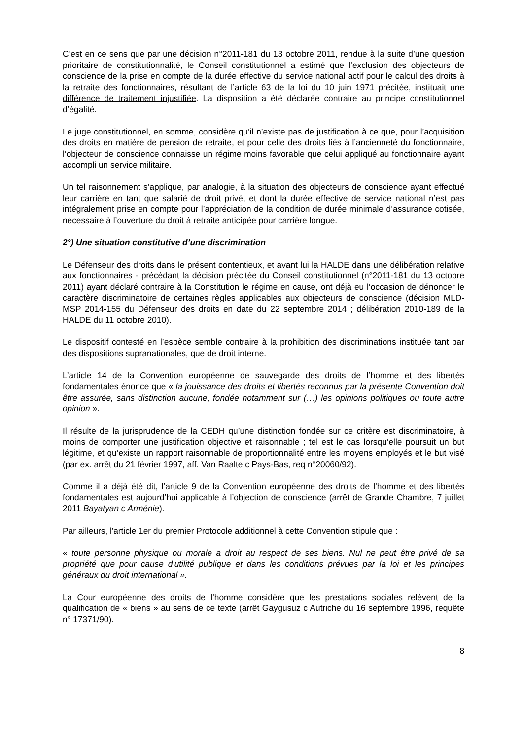C’est en ce sens que par une décision n°2011-181 du 13 octobre 2011, rendue à la suite d’une question prioritaire de constitutionnalité, le Conseil constitutionnel a estimé que l’exclusion des objecteurs de conscience de la prise en compte de la durée effective du service national actif pour le calcul des droits à la retraite des fonctionnaires, résultant de l’article 63 de la loi du 10 juin 1971 précitée, instituait une différence de traitement injustifiée. La disposition a été déclarée contraire au principe constitutionnel d’égalité.
Le juge constitutionnel, en somme, considère qu’il n’existe pas de justification à ce que, pour l’acquisition des droits en matière de pension de retraite, et pour celle des droits liés à l’ancienneté du fonctionnaire, l’objecteur de conscience connaisse un régime moins favorable que celui appliqué au fonctionnaire ayant accompli un service militaire.
Un tel raisonnement s’applique, par analogie, à la situation des objecteurs de conscience ayant effectué leur carrière en tant que salarié de droit privé, et dont la durée effective de service national n’est pas intégralement prise en compte pour l’appréciation de la condition de durée minimale d’assurance cotisée, nécessaire à l’ouverture du droit à retraite anticipée pour carrière longue.
2°) Une situation constitutive d’une discrimination
Le Défenseur des droits dans le présent contentieux, et avant lui la HALDE dans une délibération relative aux fonctionnaires - précédant la décision précitée du Conseil constitutionnel (n°2011-181 du 13 octobre 2011) ayant déclaré contraire à la Constitution le régime en cause, ont déjà eu l’occasion de dénoncer le caractère discriminatoire de certaines règles applicables aux objecteurs de conscience (décision MLD-MSP 2014-155 du Défenseur des droits en date du 22 septembre 2014 ; délibération 2010-189 de la HALDE du 11 octobre 2010).
Le dispositif contesté en l’espèce semble contraire à la prohibition des discriminations instituée tant par des dispositions supranationales, que de droit interne.
L’article 14 de la Convention européenne de sauvegarde des droits de l’homme et des libertés fondamentales énonce que « la jouissance des droits et libertés reconnus par la présente Convention doit être assurée, sans distinction aucune, fondée notamment sur (…) les opinions politiques ou toute autre opinion ».
Il résulte de la jurisprudence de la CEDH qu’une distinction fondée sur ce critère est discriminatoire, à moins de comporter une justification objective et raisonnable ; tel est le cas lorsqu’elle poursuit un but légitime, et qu’existe un rapport raisonnable de proportionnalité entre les moyens employés et le but visé (par ex. arrêt du 21 février 1997, aff. Van Raalte c Pays-Bas, req n°20060/92).
Comme il a déjà été dit, l’article 9 de la Convention européenne des droits de l’homme et des libertés fondamentales est aujourd’hui applicable à l’objection de conscience (arrêt de Grande Chambre, 7 juillet 2011 Bayatyan c Arménie).
Par ailleurs, l'article 1er du premier Protocole additionnel à cette Convention stipule que :
« toute personne physique ou morale a droit au respect de ses biens. Nul ne peut être privé de sa propriété que pour cause d'utilité publique et dans les conditions prévues par la loi et les principes généraux du droit international ».
La Cour européenne des droits de l’homme considère que les prestations sociales relèvent de la qualification de « biens » au sens de ce texte (arrêt Gaygusuz c Autriche du 16 septembre 1996, requête n° 17371/90).
8